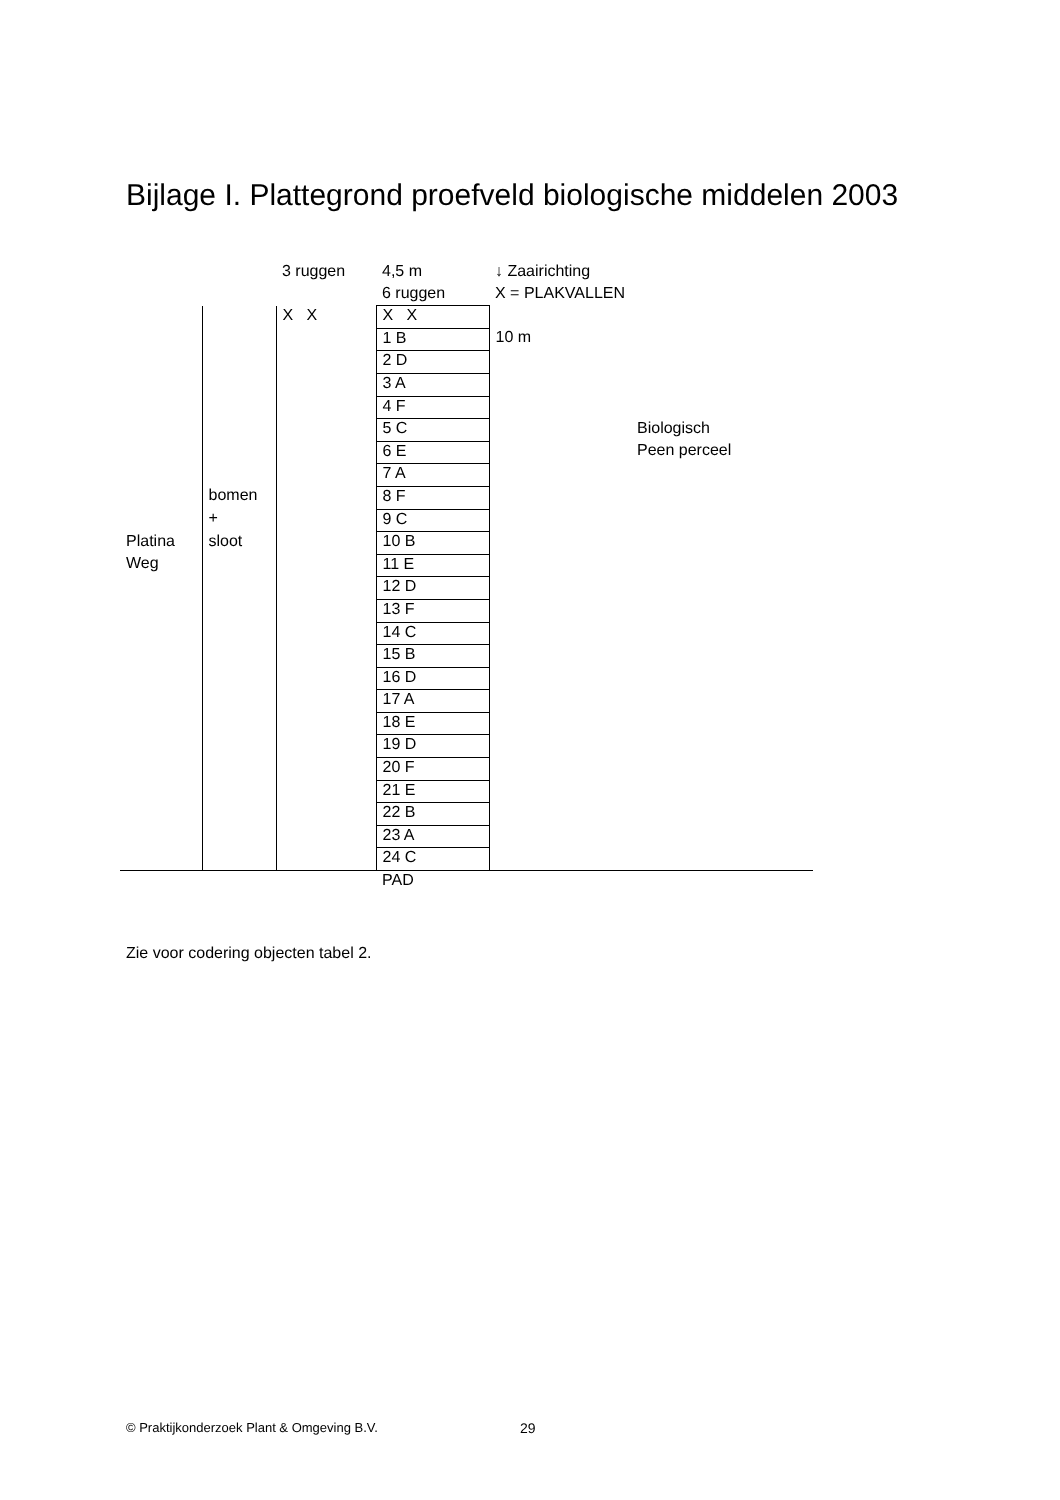Bijlage I. Plattegrond proefveld biologische middelen 2003
| | | 3 ruggen | 4,5 m | ↓ Zaairichting | |
| | | | 6 ruggen | X = PLAKVALLEN | |
| | | X X | X X | | |
| | | | 1 B | 10 m | |
| | | | 2 D | | |
| | | | 3 A | | |
| | | | 4 F | | |
| | | | 5 C | | Biologisch |
| | | | 6 E | | Peen perceel |
| | | | 7 A | | |
| | bomen | | 8 F | | |
| | + | | 9 C | | |
| Platina | sloot | | 10 B | | |
| Weg | | | 11 E | | |
| | | | 12 D | | |
| | | | 13 F | | |
| | | | 14 C | | |
| | | | 15 B | | |
| | | | 16 D | | |
| | | | 17 A | | |
| | | | 18 E | | |
| | | | 19 D | | |
| | | | 20 F | | |
| | | | 21 E | | |
| | | | 22 B | | |
| | | | 23 A | | |
| | | | 24 C | | |
| | | | PAD | | |
Zie voor codering objecten tabel 2.
© Praktijkonderzoek Plant & Omgeving B.V.
29